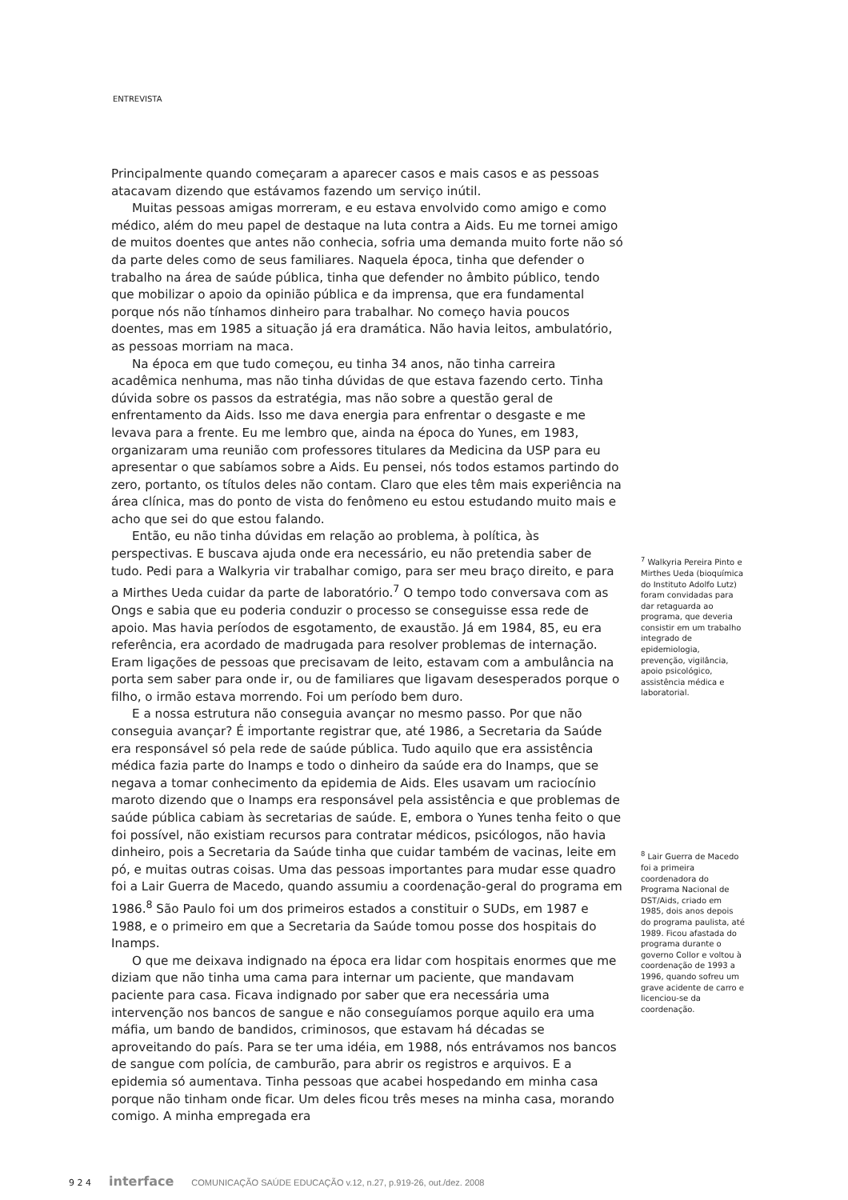ENTREVISTA
Principalmente quando começaram a aparecer casos e mais casos e as pessoas atacavam dizendo que estávamos fazendo um serviço inútil.
Muitas pessoas amigas morreram, e eu estava envolvido como amigo e como médico, além do meu papel de destaque na luta contra a Aids. Eu me tornei amigo de muitos doentes que antes não conhecia, sofria uma demanda muito forte não só da parte deles como de seus familiares. Naquela época, tinha que defender o trabalho na área de saúde pública, tinha que defender no âmbito público, tendo que mobilizar o apoio da opinião pública e da imprensa, que era fundamental porque nós não tínhamos dinheiro para trabalhar. No começo havia poucos doentes, mas em 1985 a situação já era dramática. Não havia leitos, ambulatório, as pessoas morriam na maca.
Na época em que tudo começou, eu tinha 34 anos, não tinha carreira acadêmica nenhuma, mas não tinha dúvidas de que estava fazendo certo. Tinha dúvida sobre os passos da estratégia, mas não sobre a questão geral de enfrentamento da Aids. Isso me dava energia para enfrentar o desgaste e me levava para a frente. Eu me lembro que, ainda na época do Yunes, em 1983, organizaram uma reunião com professores titulares da Medicina da USP para eu apresentar o que sabíamos sobre a Aids. Eu pensei, nós todos estamos partindo do zero, portanto, os títulos deles não contam. Claro que eles têm mais experiência na área clínica, mas do ponto de vista do fenômeno eu estou estudando muito mais e acho que sei do que estou falando.
Então, eu não tinha dúvidas em relação ao problema, à política, às perspectivas. E buscava ajuda onde era necessário, eu não pretendia saber de tudo. Pedi para a Walkyria vir trabalhar comigo, para ser meu braço direito, e para a Mirthes Ueda cuidar da parte de laboratório.<sup>7</sup> O tempo todo conversava com as Ongs e sabia que eu poderia conduzir o processo se conseguisse essa rede de apoio. Mas havia períodos de esgotamento, de exaustão. Já em 1984, 85, eu era referência, era acordado de madrugada para resolver problemas de internação. Eram ligações de pessoas que precisavam de leito, estavam com a ambulância na porta sem saber para onde ir, ou de familiares que ligavam desesperados porque o filho, o irmão estava morrendo. Foi um período bem duro.
E a nossa estrutura não conseguia avançar no mesmo passo. Por que não conseguia avançar? É importante registrar que, até 1986, a Secretaria da Saúde era responsável só pela rede de saúde pública. Tudo aquilo que era assistência médica fazia parte do Inamps e todo o dinheiro da saúde era do Inamps, que se negava a tomar conhecimento da epidemia de Aids. Eles usavam um raciocínio maroto dizendo que o Inamps era responsável pela assistência e que problemas de saúde pública cabiam às secretarias de saúde. E, embora o Yunes tenha feito o que foi possível, não existiam recursos para contratar médicos, psicólogos, não havia dinheiro, pois a Secretaria da Saúde tinha que cuidar também de vacinas, leite em pó, e muitas outras coisas. Uma das pessoas importantes para mudar esse quadro foi a Lair Guerra de Macedo, quando assumiu a coordenação-geral do programa em 1986.<sup>8</sup> São Paulo foi um dos primeiros estados a constituir o SUDs, em 1987 e 1988, e o primeiro em que a Secretaria da Saúde tomou posse dos hospitais do Inamps.
O que me deixava indignado na época era lidar com hospitais enormes que me diziam que não tinha uma cama para internar um paciente, que mandavam paciente para casa. Ficava indignado por saber que era necessária uma intervenção nos bancos de sangue e não conseguíamos porque aquilo era uma máfia, um bando de bandidos, criminosos, que estavam há décadas se aproveitando do país. Para se ter uma idéia, em 1988, nós entrávamos nos bancos de sangue com polícia, de camburão, para abrir os registros e arquivos. E a epidemia só aumentava. Tinha pessoas que acabei hospedando em minha casa porque não tinham onde ficar. Um deles ficou três meses na minha casa, morando comigo. A minha empregada era
<sup>7</sup> Walkyria Pereira Pinto e Mirthes Ueda (bioquímica do Instituto Adolfo Lutz) foram convidadas para dar retaguarda ao programa, que deveria consistir em um trabalho integrado de epidemiologia, prevenção, vigilância, apoio psicológico, assistência médica e laboratorial.
<sup>8</sup> Lair Guerra de Macedo foi a primeira coordenadora do Programa Nacional de DST/Aids, criado em 1985, dois anos depois do programa paulista, até 1989. Ficou afastada do programa durante o governo Collor e voltou à coordenação de 1993 a 1996, quando sofreu um grave acidente de carro e licenciou-se da coordenação.
9 2 4 interface COMUNICAÇÃO SAÚDE EDUCAÇÃO v.12, n.27, p.919-26, out./dez. 2008